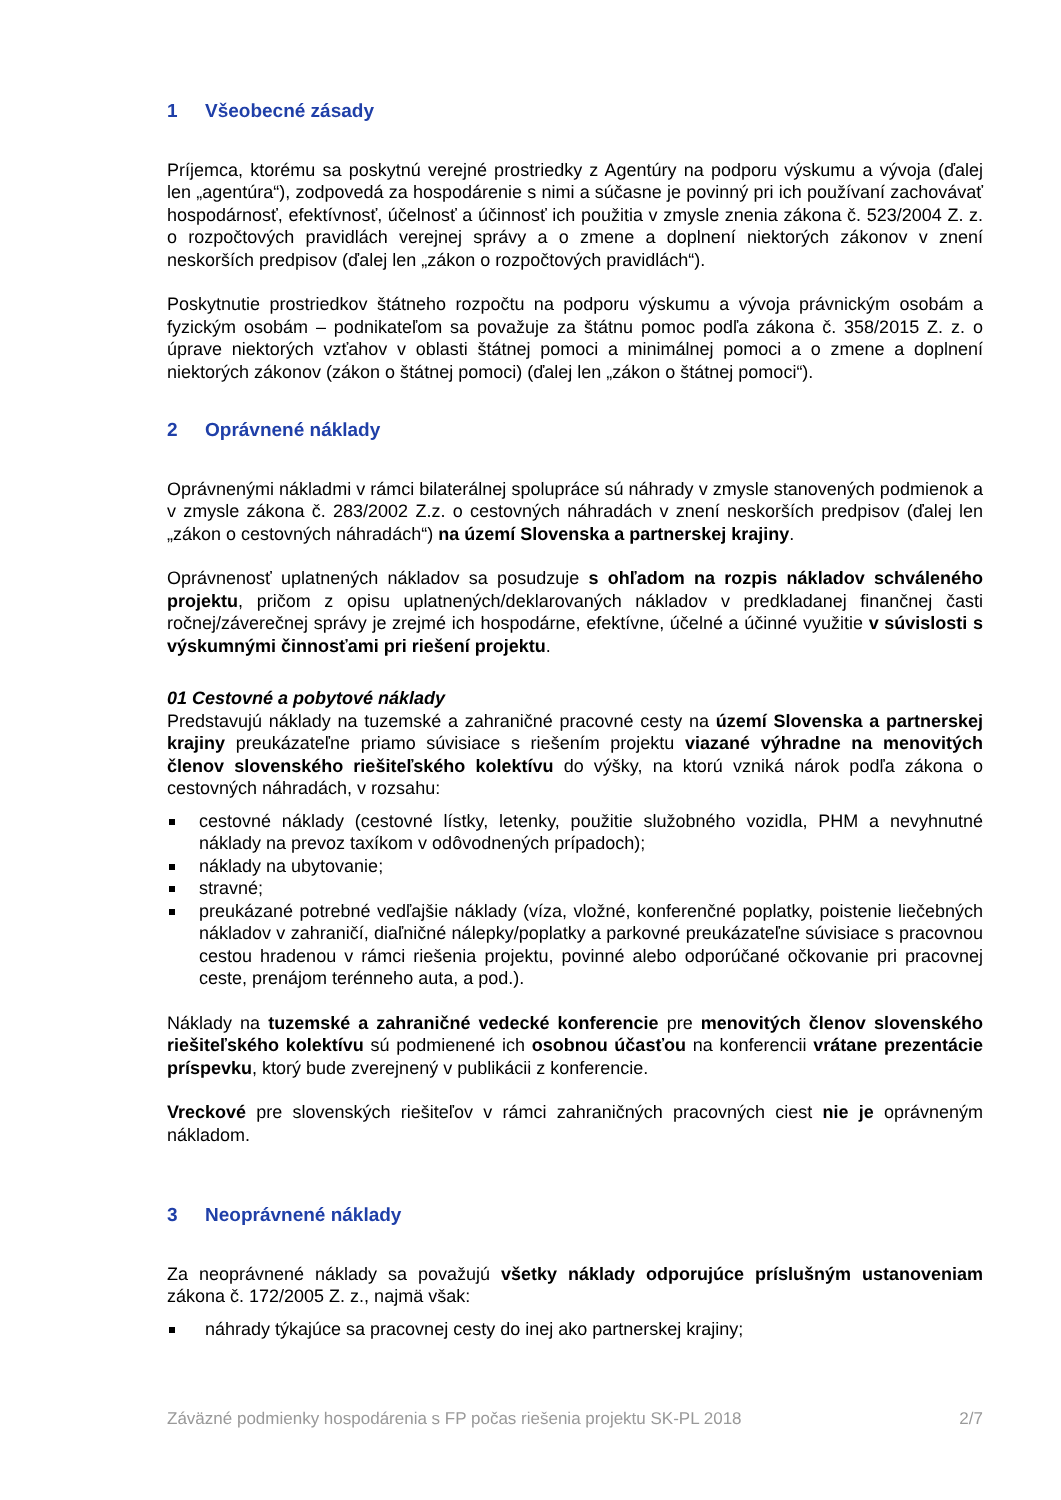1 Všeobecné zásady
Príjemca, ktorému sa poskytnú verejné prostriedky z Agentúry na podporu výskumu a vývoja (ďalej len „agentúra“), zodpovedá za hospodárenie s nimi a súčasne je povinný pri ich používaní zachovávať hospodárnosť, efektívnosť, účelnosť a účinnosť ich použitia v zmysle znenia zákona č. 523/2004 Z. z. o rozpočtových pravidlách verejnej správy a o zmene a doplnení niektorých zákonov v znení neskorších predpisov (ďalej len „zákon o rozpočtových pravidlách“).
Poskytnutie prostriedkov štátneho rozpočtu na podporu výskumu a vývoja právnickým osobám a fyzickým osobám – podnikateľom sa považuje za štátnu pomoc podľa zákona č. 358/2015 Z. z. o úprave niektorých vzťahov v oblasti štátnej pomoci a minimálnej pomoci a o zmene a doplnení niektorých zákonov (zákon o štátnej pomoci) (ďalej len „zákon o štátnej pomoci“).
2 Oprávnené náklady
Oprávnenými nákladmi v rámci bilaterálnej spolupráce sú náhrady v zmysle stanovených podmienok a v zmysle zákona č. 283/2002 Z.z. o cestovných náhradách v znení neskorších predpisov (ďalej len „zákon o cestovných náhradách“) na území Slovenska a partnerskej krajiny.
Oprávnenosť uplatnených nákladov sa posudzuje s ohľadom na rozpis nákladov schváleného projektu, pričom z opisu uplatnených/deklarovaných nákladov v predkladanej finančnej časti ročnej/záverečnej správy je zrejmé ich hospodárne, efektívne, účelné a účinné využitie v súvislosti s výskumnými činnosťami pri riešení projektu.
01 Cestovné a pobytové náklady
Predstavujú náklady na tuzemské a zahraničné pracovné cesty na území Slovenska a partnerskej krajiny preukázateľne priamo súvisiace s riešením projektu viazané výhradne na menovitých členov slovenského riešiteľského kolektívu do výšky, na ktorú vzniká nárok podľa zákona o cestovných náhradách, v rozsahu:
cestovné náklady (cestovné lístky, letenky, použitie služobného vozidla, PHM a nevyhnutné náklady na prevoz taxíkom v odôvodnených prípadoch);
náklady na ubytovanie;
stravné;
preukázané potrebné vedľajšie náklady (víza, vložné, konferenčné poplatky, poistenie liečebných nákladov v zahraničí, diaľničné nálepky/poplatky a parkovné preukázateľne súvisiace s pracovnou cestou hradenou v rámci riešenia projektu, povinné alebo odporúčané očkovanie pri pracovnej ceste, prenájom terénneho auta, a pod.).
Náklady na tuzemské a zahraničné vedecké konferencie pre menovitých členov slovenského riešiteľského kolektívu sú podmienené ich osobnou účasťou na konferencii vrátane prezentácie príspevku, ktorý bude zverejnený v publikácii z konferencie.
Vreckové pre slovenských riešiteľov v rámci zahraničných pracovných ciest nie je oprávneným nákladom.
3 Neoprávnené náklady
Za neoprávnené náklady sa považujú všetky náklady odporujúce príslušným ustanoveniam zákona č. 172/2005 Z. z., najmä však:
náhrady týkajúce sa pracovnej cesty do inej ako partnerskej krajiny;
Záväzné podmienky hospodárenia s FP počas riešenia projektu SK-PL 2018 2/7